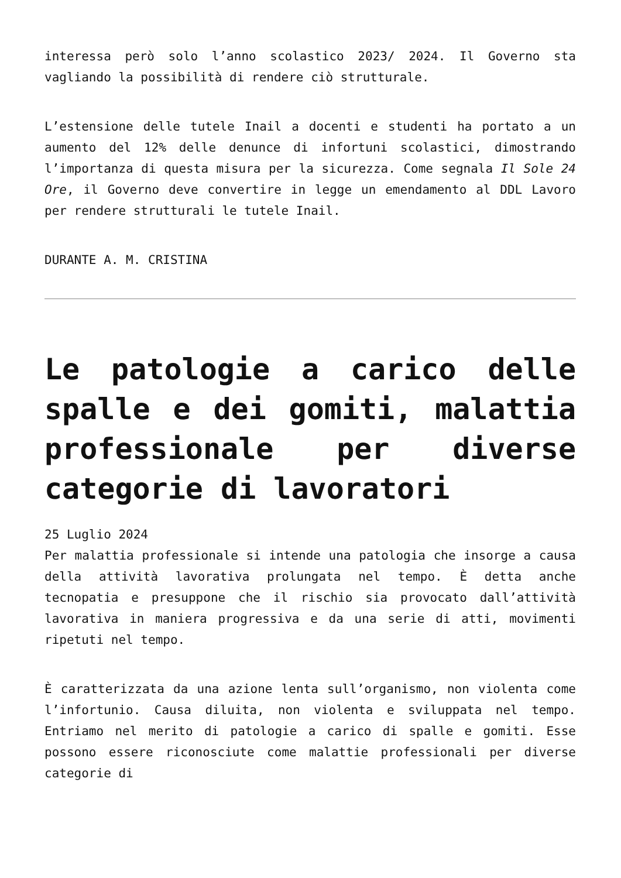interessa però solo l’anno scolastico 2023/ 2024. Il Governo sta vagliando la possibilità di rendere ciò strutturale.
L’estensione delle tutele Inail a docenti e studenti ha portato a un aumento del 12% delle denunce di infortuni scolastici, dimostrando l’importanza di questa misura per la sicurezza. Come segnala Il Sole 24 Ore, il Governo deve convertire in legge un emendamento al DDL Lavoro per rendere strutturali le tutele Inail.
DURANTE A. M. CRISTINA
Le patologie a carico delle spalle e dei gomiti, malattia professionale per diverse categorie di lavoratori
25 Luglio 2024
Per malattia professionale si intende una patologia che insorge a causa della attività lavorativa prolungata nel tempo. È detta anche tecnopatia e presuppone che il rischio sia provocato dall’attività lavorativa in maniera progressiva e da una serie di atti, movimenti ripetuti nel tempo.
È caratterizzata da una azione lenta sull’organismo, non violenta come l’infortunio. Causa diluita, non violenta e sviluppata nel tempo. Entriamo nel merito di patologie a carico di spalle e gomiti. Esse possono essere riconosciute come malattie professionali per diverse categorie di